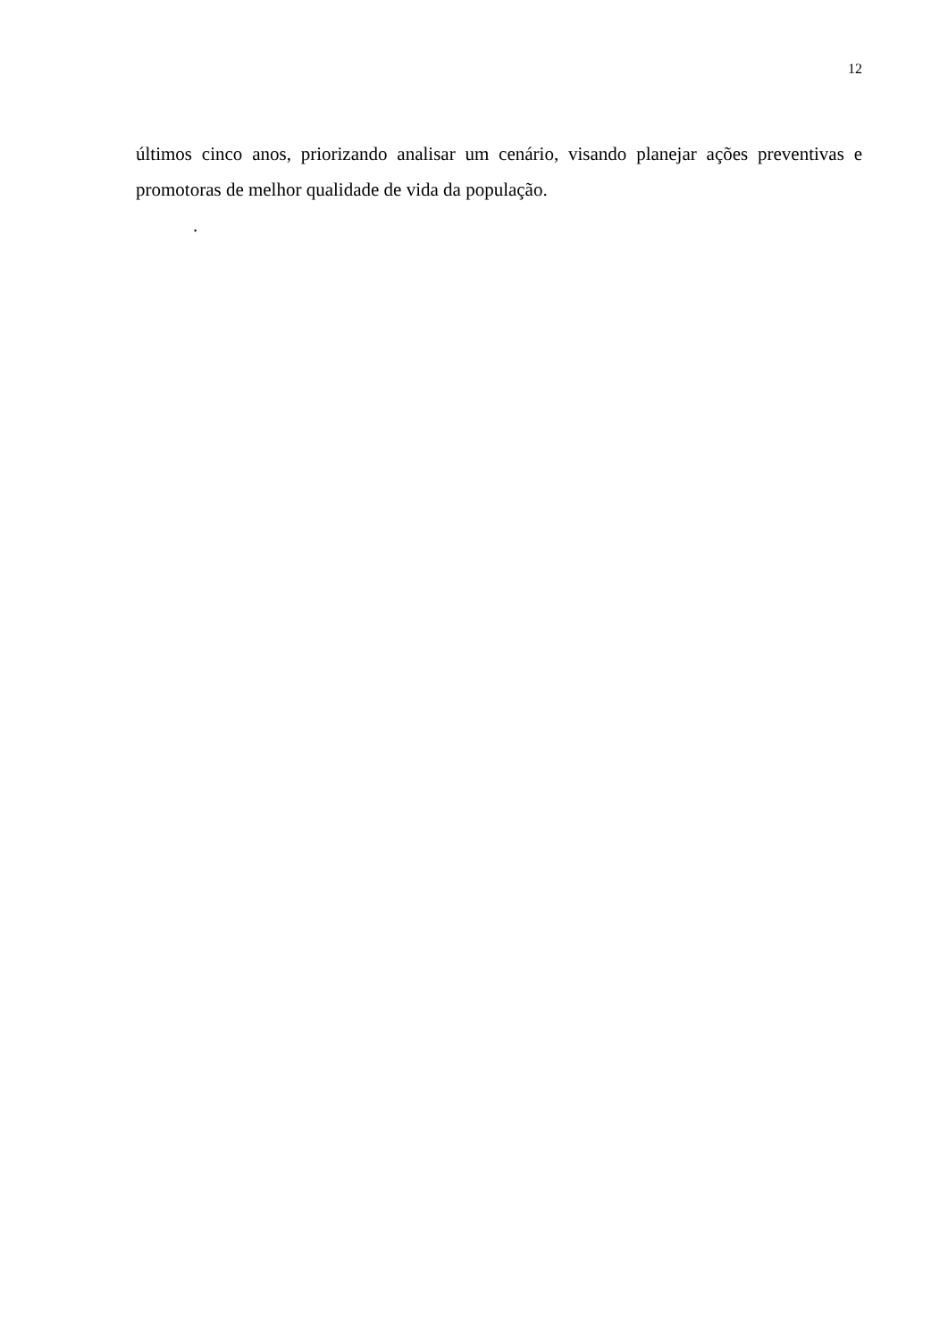12
últimos cinco anos, priorizando analisar um cenário, visando planejar ações preventivas e promotoras de melhor qualidade de vida da população.
.